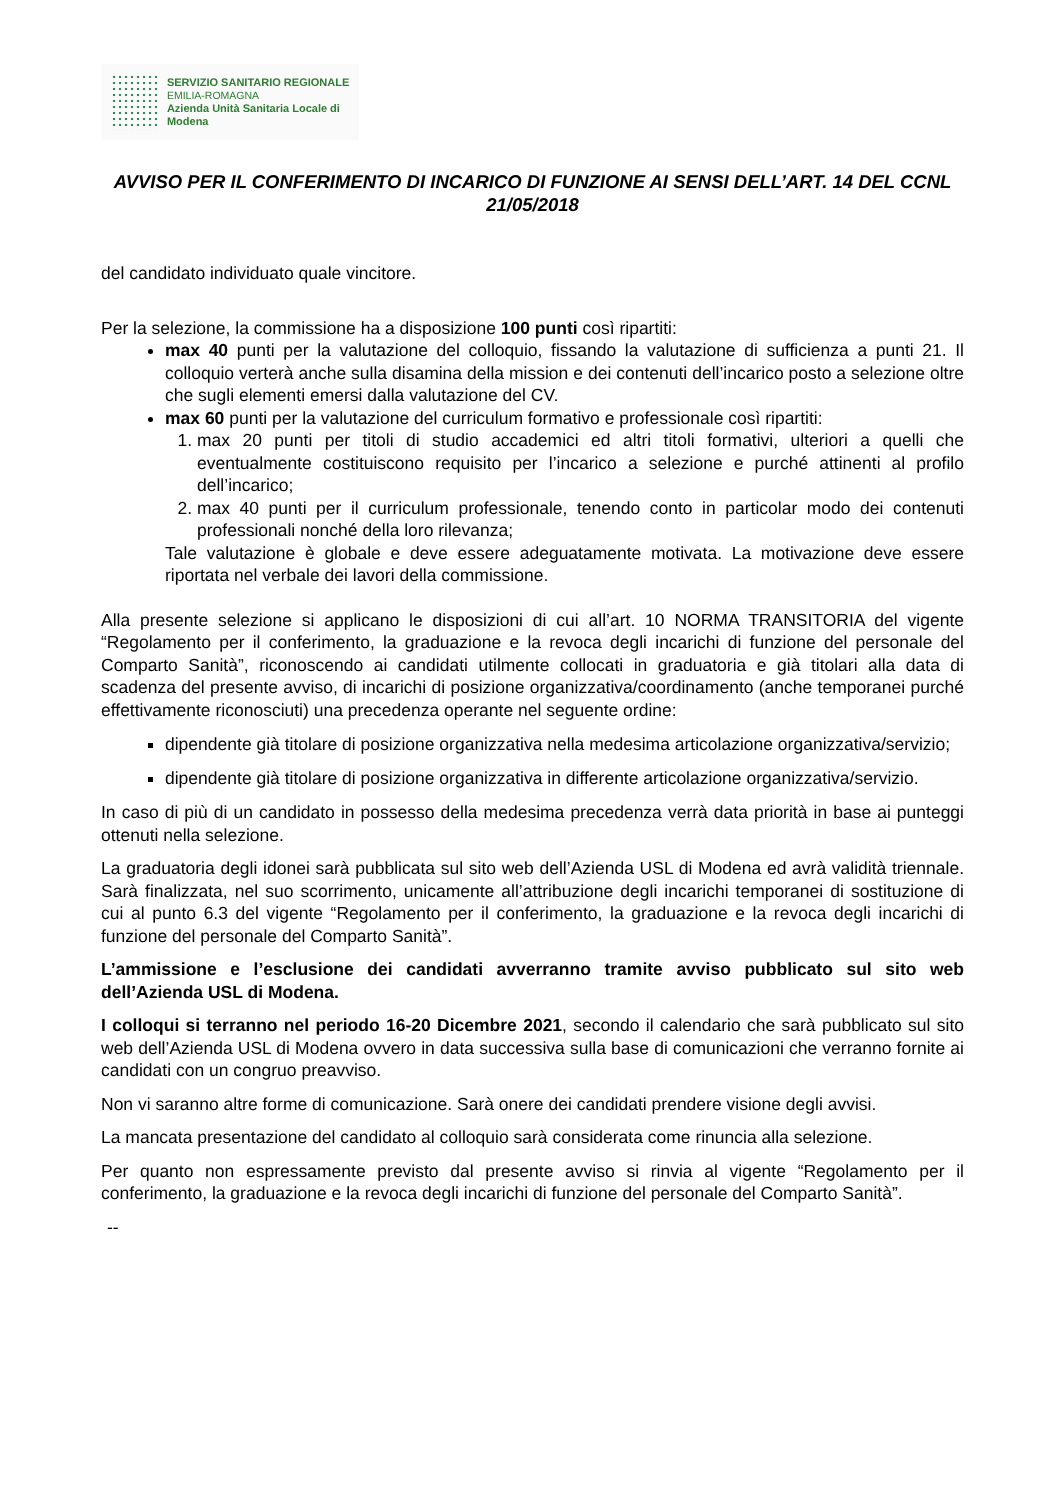SERVIZIO SANITARIO REGIONALE
EMILIA-ROMAGNA
Azienda Unità Sanitaria Locale di Modena
AVVISO PER IL CONFERIMENTO DI INCARICO DI FUNZIONE AI SENSI DELL’ART. 14 DEL CCNL 21/05/2018
del candidato individuato quale vincitore.
Per la selezione, la commissione ha a disposizione 100 punti così ripartiti:
max 40 punti per la valutazione del colloquio, fissando la valutazione di sufficienza a punti 21. Il colloquio verterà anche sulla disamina della mission e dei contenuti dell’incarico posto a selezione oltre che sugli elementi emersi dalla valutazione del CV.
max 60 punti per la valutazione del curriculum formativo e professionale così ripartiti:
1. max 20 punti per titoli di studio accademici ed altri titoli formativi, ulteriori a quelli che eventualmente costituiscono requisito per l’incarico a selezione e purché attinenti al profilo dell’incarico;
2. max 40 punti per il curriculum professionale, tenendo conto in particolar modo dei contenuti professionali nonché della loro rilevanza;
Tale valutazione è globale e deve essere adeguatamente motivata. La motivazione deve essere riportata nel verbale dei lavori della commissione.
Alla presente selezione si applicano le disposizioni di cui all’art. 10 NORMA TRANSITORIA del vigente “Regolamento per il conferimento, la graduazione e la revoca degli incarichi di funzione del personale del Comparto Sanità”, riconoscendo ai candidati utilmente collocati in graduatoria e già titolari alla data di scadenza del presente avviso, di incarichi di posizione organizzativa/coordinamento (anche temporanei purché effettivamente riconosciuti) una precedenza operante nel seguente ordine:
dipendente già titolare di posizione organizzativa nella medesima articolazione organizzativa/servizio;
dipendente già titolare di posizione organizzativa in differente articolazione organizzativa/servizio.
In caso di più di un candidato in possesso della medesima precedenza verrà data priorità in base ai punteggi ottenuti nella selezione.
La graduatoria degli idonei sarà pubblicata sul sito web dell’Azienda USL di Modena ed avrà validità triennale. Sarà finalizzata, nel suo scorrimento, unicamente all’attribuzione degli incarichi temporanei di sostituzione di cui al punto 6.3 del vigente “Regolamento per il conferimento, la graduazione e la revoca degli incarichi di funzione del personale del Comparto Sanità”.
L’ammissione e l’esclusione dei candidati avverranno tramite avviso pubblicato sul sito web dell’Azienda USL di Modena.
I colloqui si terranno nel periodo 16-20 Dicembre 2021, secondo il calendario che sarà pubblicato sul sito web dell’Azienda USL di Modena ovvero in data successiva sulla base di comunicazioni che verranno fornite ai candidati con un congruo preavviso.
Non vi saranno altre forme di comunicazione. Sarà onere dei candidati prendere visione degli avvisi.
La mancata presentazione del candidato al colloquio sarà considerata come rinuncia alla selezione.
Per quanto non espressamente previsto dal presente avviso si rinvia al vigente “Regolamento per il conferimento, la graduazione e la revoca degli incarichi di funzione del personale del Comparto Sanità”.
--